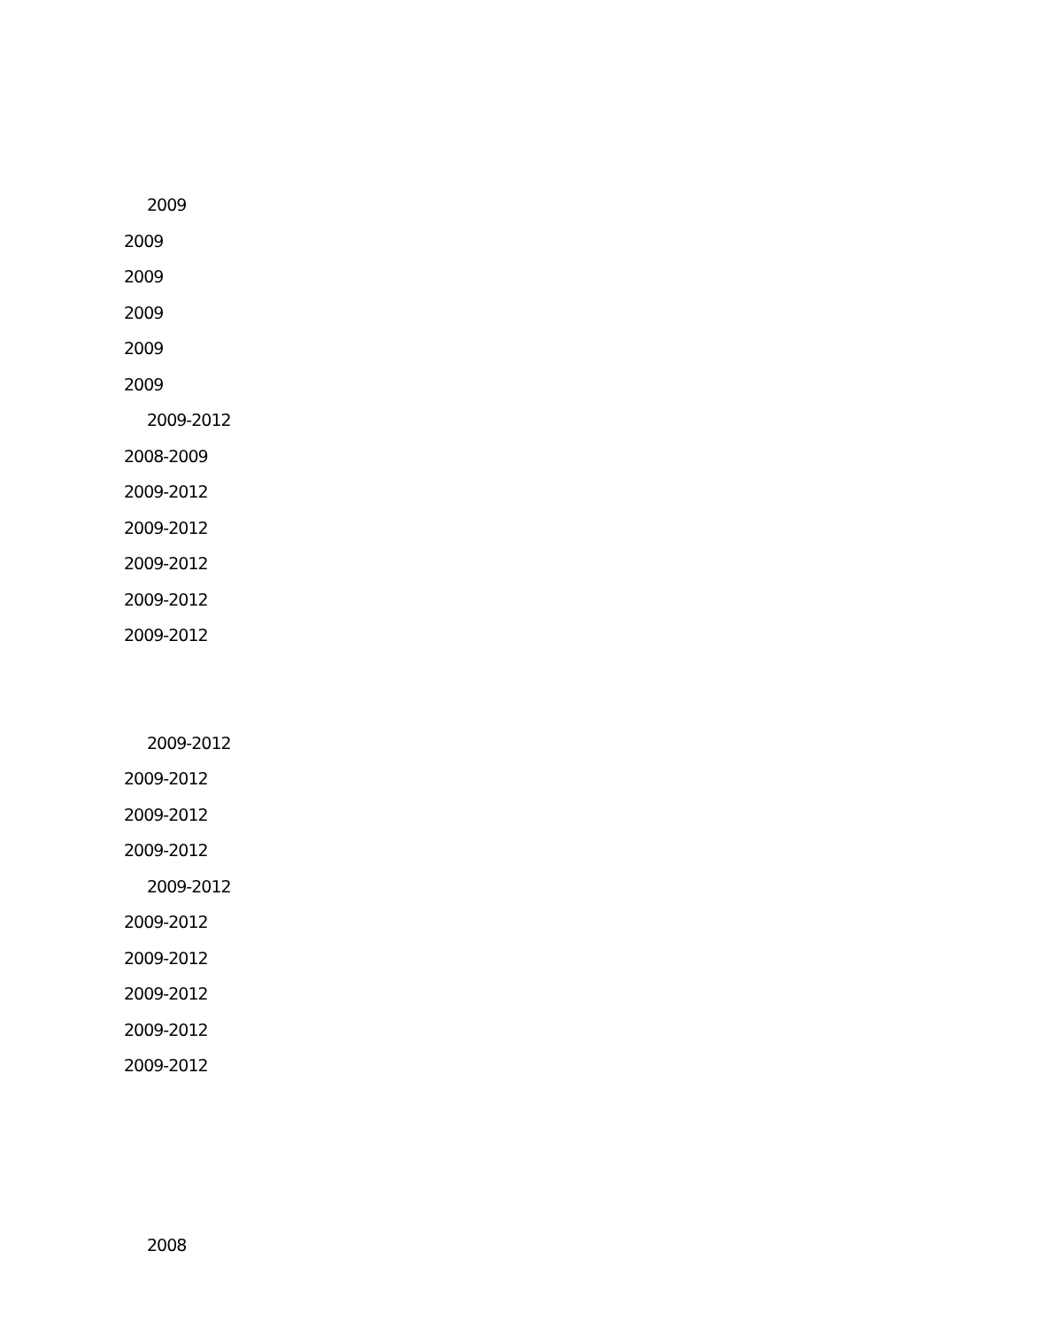2009
2009
2009
2009
2009
2009
2009-2012
2008-2009
2009-2012
2009-2012
2009-2012
2009-2012
2009-2012
2009-2012
2009-2012
2009-2012
2009-2012
2009-2012
2009-2012
2009-2012
2009-2012
2009-2012
2009-2012
2008